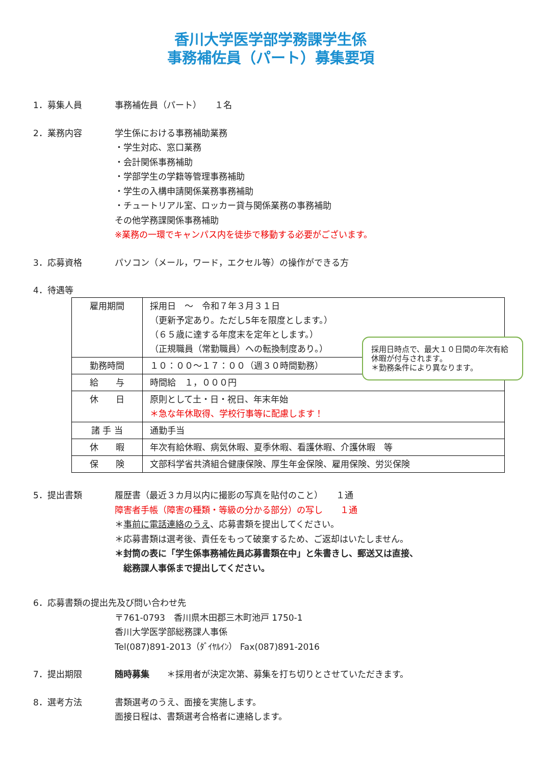香川大学医学部学務課学生係
事務補佐員（パート）募集要項
1．募集人員 事務補佐員（パート）　　１名
2．業務内容 学生係における事務補助業務
・学生対応、窓口業務
・会計関係事務補助
・学部学生の学籍等管理事務補助
・学生の入構申請関係業務事務補助
・チュートリアル室、ロッカー貸与関係業務の事務補助
その他学務課関係事務補助
※業務の一環でキャンパス内を徒歩で移動する必要がございます。
3．応募資格 パソコン（メール，ワード，エクセル等）の操作ができる方
4．待遇等
| 雇用期間 | 採用日 ～ 令和７年３月３１日 （更新予定あり。ただし5年を限度とします。） （６５歳に達する年度末を定年とします。） （正規職員（常勤職員）への転換制度あり。） |
| 勤務時間 | １０：００～１７：００（週３０時間勤務） |
| 給 与 | 時間給 １，０００円 |
| 休 日 | 原則として土・日・祝日、年末年始 ＊急な年休取得、学校行事等に配慮します！ |
| 諸 手 当 | 通勤手当 |
| 休 暇 | 年次有給休暇、病気休暇、夏季休暇、看護休暇、介護休暇 等 |
| 保 険 | 文部科学省共済組合健康保険、厚生年金保険、雇用保険、労災保険 |
採用日時点で、最大１０日間の年次有給休暇が付与されます。
＊勤務条件により異なります。
5．提出書類 履歴書（最近３カ月以内に撮影の写真を貼付のこと）　　１通
障害者手帳（障害の種類・等級の分かる部分）の写し　　１通
＊事前に電話連絡のうえ、応募書類を提出してください。
＊応募書類は選考後、責任をもって破棄するため、ご返却はいたしません。
＊封筒の表に「学生係事務補佐員応募書類在中」と朱書きし、郵送又は直接、
　総務課人事係まで提出してください。
6．応募書類の提出先及び問い合わせ先
〒761-0793　香川県木田郡三木町池戸 1750-1
香川大学医学部総務課人事係
Tel(087)891-2013（ﾀﾞｲﾔﾙｲﾝ） Fax(087)891-2016
7．提出期限 随時募集　　＊採用者が決定次第、募集を打ち切りとさせていただきます。
8．選考方法 書類選考のうえ、面接を実施します。
面接日程は、書類選考合格者に連絡します。